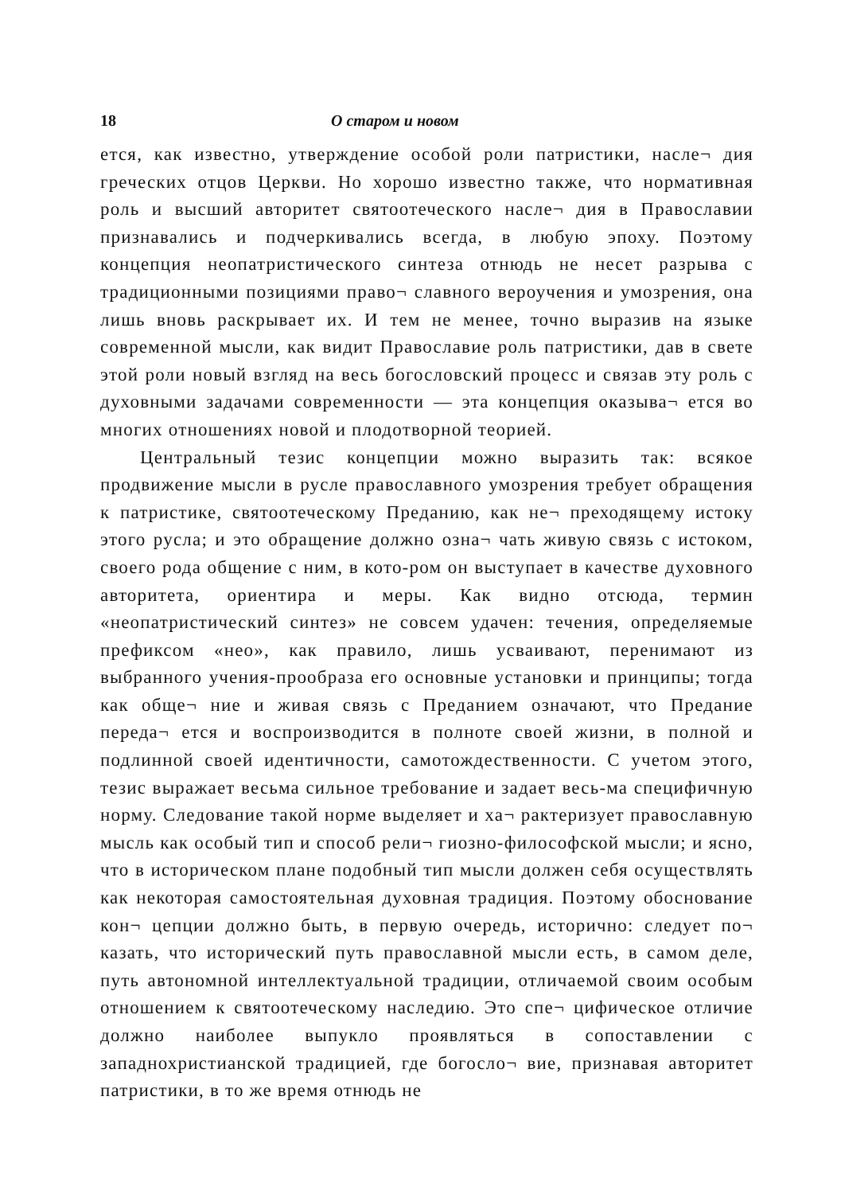18 О старом и новом
ется, как известно, утверждение особой роли патристики, насле¬ дия греческих отцов Церкви. Но хорошо известно также, что нормативная роль и высший авторитет святоотеческого насле¬ дия в Православии признавались и подчеркивались всегда, в любую эпоху. Поэтому концепция неопатристического синтеза отнюдь не несет разрыва с традиционными позициями право¬ славного вероучения и умозрения, она лишь вновь раскрывает их. И тем не менее, точно выразив на языке современной мысли, как видит Православие роль патристики, дав в свете этой роли новый взгляд на весь богословский процесс и связав эту роль с духовными задачами современности — эта концепция оказыва¬ ется во многих отношениях новой и плодотворной теорией.
Центральный тезис концепции можно выразить так: всякое продвижение мысли в русле православного умозрения требует обращения к патристике, святоотеческому Преданию, как не¬ преходящему истоку этого русла; и это обращение должно озна¬ чать живую связь с истоком, своего рода общение с ним, в кото-ром он выступает в качестве духовного авторитета, ориентира и меры. Как видно отсюда, термин «неопатристический синтез» не совсем удачен: течения, определяемые префиксом «нео», как правило, лишь усваивают, перенимают из выбранного учения-прообраза его основные установки и принципы; тогда как обще¬ ние и живая связь с Преданием означают, что Предание переда¬ ется и воспроизводится в полноте своей жизни, в полной и подлинной своей идентичности, самотождественности. С учетом этого, тезис выражает весьма сильное требование и задает весь-ма специфичную норму. Следование такой норме выделяет и ха¬ рактеризует православную мысль как особый тип и способ рели¬ гиозно-философской мысли; и ясно, что в историческом плане подобный тип мысли должен себя осуществлять как некоторая самостоятельная духовная традиция. Поэтому обоснование кон¬ цепции должно быть, в первую очередь, исторично: следует по¬ казать, что исторический путь православной мысли есть, в самом деле, путь автономной интеллектуальной традиции, отличаемой своим особым отношением к святоотеческому наследию. Это спе¬ цифическое отличие должно наиболее выпукло проявляться в сопоставлении с западнохристианской традицией, где богосло¬ вие, признавая авторитет патристики, в то же время отнюдь не